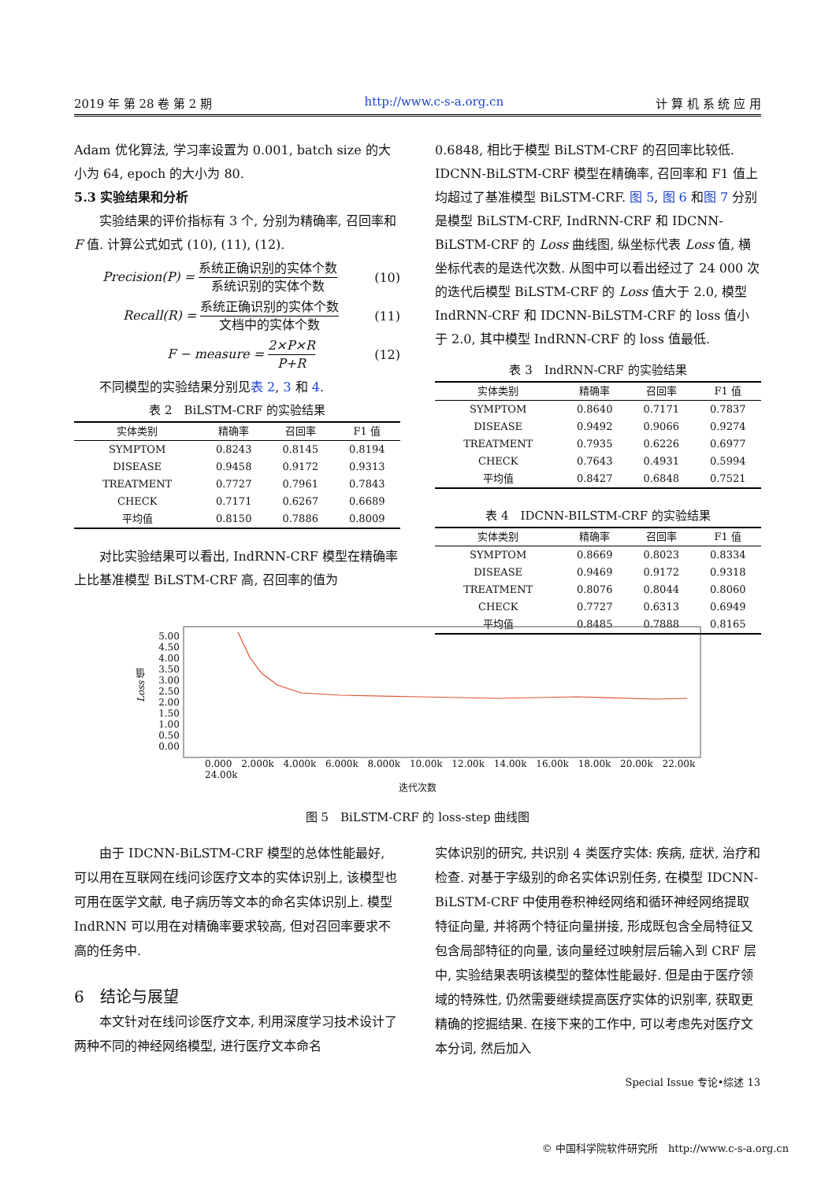2019 年 第 28 卷 第 2 期 http://www.c-s-a.org.cn 计 算 机 系 统 应 用
Adam 优化算法, 学习率设置为 0.001, batch size 的大小为 64, epoch 的大小为 80.
5.3 实验结果和分析
实验结果的评价指标有 3 个, 分别为精确率, 召回率和 F 值. 计算公式如式 (10), (11), (12).
Precision(P) = 系统正确识别的实体个数 系统识别的实体个数 (10)
Recall(R) = 系统正确识别的实体个数 文档中的实体个数 (11)
F − measure = 2×P×R P+R (12)
不同模型的实验结果分别见表 2, 3 和 4.
表 2 BiLSTM-CRF 的实验结果
| 实体类别 | 精确率 | 召回率 | F1 值 |
| --- | --- | --- | --- |
| SYMPTOM | 0.8243 | 0.8145 | 0.8194 |
| DISEASE | 0.9458 | 0.9172 | 0.9313 |
| TREATMENT | 0.7727 | 0.7961 | 0.7843 |
| CHECK | 0.7171 | 0.6267 | 0.6689 |
| 平均值 | 0.8150 | 0.7886 | 0.8009 |
对比实验结果可以看出, IndRNN-CRF 模型在精确率上比基准模型 BiLSTM-CRF 高, 召回率的值为
0.6848, 相比于模型 BiLSTM-CRF 的召回率比较低. IDCNN-BiLSTM-CRF 模型在精确率, 召回率和 F1 值上均超过了基准模型 BiLSTM-CRF. 图 5, 图 6 和图 7 分别是模型 BiLSTM-CRF, IndRNN-CRF 和 IDCNN-BiLSTM-CRF 的 Loss 曲线图, 纵坐标代表 Loss 值, 横坐标代表的是迭代次数. 从图中可以看出经过了 24 000 次的迭代后模型 BiLSTM-CRF 的 Loss 值大于 2.0, 模型 IndRNN-CRF 和 IDCNN-BiLSTM-CRF 的 loss 值小于 2.0, 其中模型 IndRNN-CRF 的 loss 值最低.
表 3 IndRNN-CRF 的实验结果
| 实体类别 | 精确率 | 召回率 | F1 值 |
| --- | --- | --- | --- |
| SYMPTOM | 0.8640 | 0.7171 | 0.7837 |
| DISEASE | 0.9492 | 0.9066 | 0.9274 |
| TREATMENT | 0.7935 | 0.6226 | 0.6977 |
| CHECK | 0.7643 | 0.4931 | 0.5994 |
| 平均值 | 0.8427 | 0.6848 | 0.7521 |
表 4 IDCNN-BILSTM-CRF 的实验结果
| 实体类别 | 精确率 | 召回率 | F1 值 |
| --- | --- | --- | --- |
| SYMPTOM | 0.8669 | 0.8023 | 0.8334 |
| DISEASE | 0.9469 | 0.9172 | 0.9318 |
| TREATMENT | 0.8076 | 0.8044 | 0.8060 |
| CHECK | 0.7727 | 0.6313 | 0.6949 |
| 平均值 | 0.8485 | 0.7888 | 0.8165 |
Loss 值
5.00
4.50
4.00
3.50
3.00
2.50
2.00
1.50
1.00
0.50
0.00
0.000 2.000k 4.000k 6.000k 8.000k 10.00k 12.00k 14.00k 16.00k 18.00k 20.00k 22.00k 24.00k
迭代次数
图 5　BiLSTM-CRF 的 loss-step 曲线图
由于 IDCNN-BiLSTM-CRF 模型的总体性能最好, 可以用在互联网在线问诊医疗文本的实体识别上, 该模型也可用在医学文献, 电子病历等文本的命名实体识别上. 模型 IndRNN 可以用在对精确率要求较高, 但对召回率要求不高的任务中.
6　结论与展望
本文针对在线问诊医疗文本, 利用深度学习技术设计了两种不同的神经网络模型, 进行医疗文本命名
实体识别的研究, 共识别 4 类医疗实体: 疾病, 症状, 治疗和检查. 对基于字级别的命名实体识别任务, 在模型 IDCNN-BiLSTM-CRF 中使用卷积神经网络和循环神经网络提取特征向量, 并将两个特征向量拼接, 形成既包含全局特征又包含局部特征的向量, 该向量经过映射层后输入到 CRF 层中, 实验结果表明该模型的整体性能最好. 但是由于医疗领域的特殊性, 仍然需要继续提高医疗实体的识别率, 获取更精确的挖掘结果. 在接下来的工作中, 可以考虑先对医疗文本分词, 然后加入
Special Issue 专论•综述 13
© 中国科学院软件研究所　http://www.c-s-a.org.cn